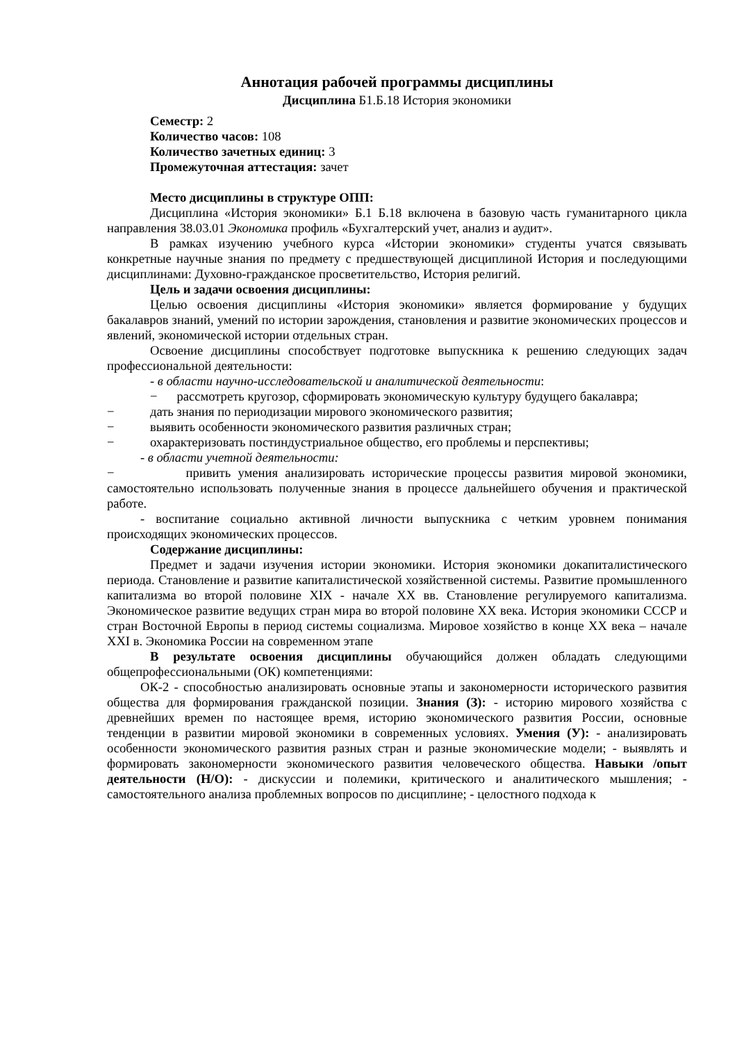Аннотация рабочей программы дисциплины
Дисциплина Б1.Б.18 История экономики
Семестр: 2
Количество часов: 108
Количество зачетных единиц: 3
Промежуточная аттестация: зачет
Место дисциплины в структуре ОПП:
Дисциплина «История экономики» Б.1 Б.18 включена в базовую часть гуманитарного цикла направления 38.03.01 Экономика профиль «Бухгалтерский учет, анализ и аудит».
В рамках изучению учебного курса «Истории экономики» студенты учатся связывать конкретные научные знания по предмету с предшествующей дисциплиной История и последующими дисциплинами: Духовно-гражданское просветительство, История религий.
Цель и задачи освоения дисциплины:
Целью освоения дисциплины «История экономики» является формирование у будущих бакалавров знаний, умений по истории зарождения, становления и развитие экономических процессов и явлений, экономической истории отдельных стран.
Освоение дисциплины способствует подготовке выпускника к решению следующих задач профессиональной деятельности:
- в области научно-исследовательской и аналитической деятельности:
− рассмотреть кругозор, сформировать экономическую культуру будущего бакалавра;
− дать знания по периодизации мирового экономического развития;
− выявить особенности экономического развития различных стран;
− охарактеризовать постиндустриальное общество, его проблемы и перспективы;
- в области учетной деятельности:
− привить умения анализировать исторические процессы развития мировой экономики, самостоятельно использовать полученные знания в процессе дальнейшего обучения и практической работе.
- воспитание социально активной личности выпускника с четким уровнем понимания происходящих экономических процессов.
Содержание дисциплины:
Предмет и задачи изучения истории экономики. История экономики докапиталистического периода. Становление и развитие капиталистической хозяйственной системы. Развитие промышленного капитализма во второй половине XIX - начале XX вв. Становление регулируемого капитализма. Экономическое развитие ведущих стран мира во второй половине XX века. История экономики СССР и стран Восточной Европы в период системы социализма. Мировое хозяйство в конце XX века – начале XXI в. Экономика России на современном этапе
В результате освоения дисциплины обучающийся должен обладать следующими общепрофессиональными (ОК) компетенциями:
ОК-2 - способностью анализировать основные этапы и закономерности исторического развития общества для формирования гражданской позиции. Знания (З): - историю мирового хозяйства с древнейших времен по настоящее время, историю экономического развития России, основные тенденции в развитии мировой экономики в современных условиях. Умения (У): - анализировать особенности экономического развития разных стран и разные экономические модели; - выявлять и формировать закономерности экономического развития человеческого общества. Навыки /опыт деятельности (Н/О): - дискуссии и полемики, критического и аналитического мышления; - самостоятельного анализа проблемных вопросов по дисциплине; - целостного подхода к